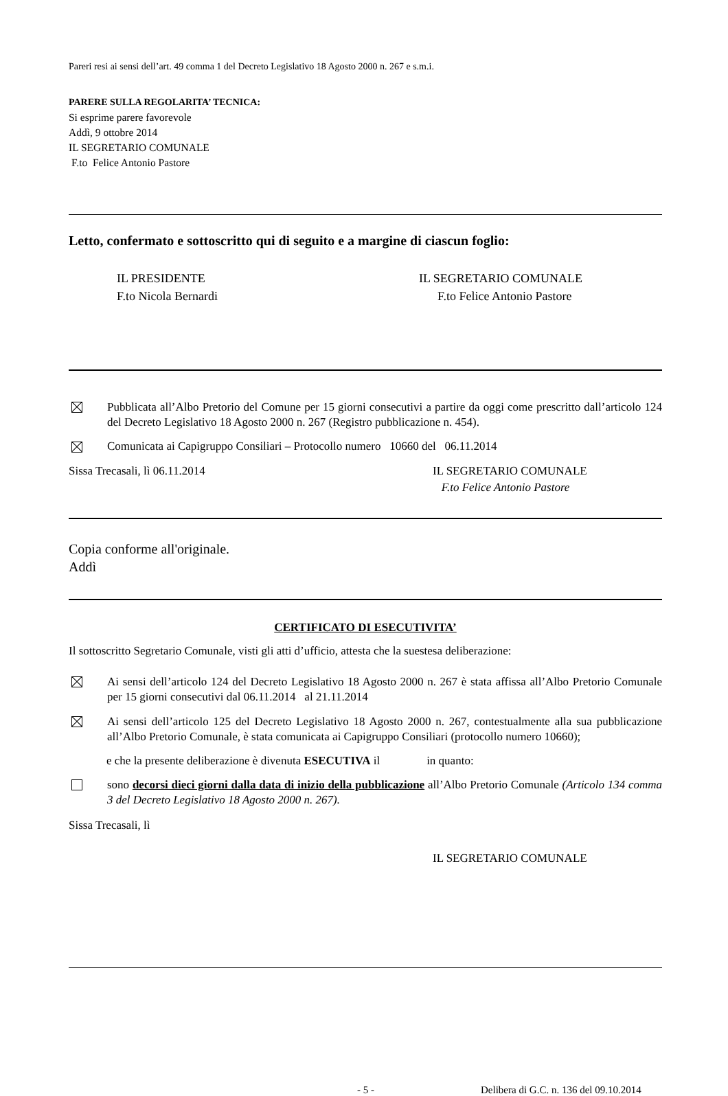Pareri resi ai sensi dell’art. 49 comma 1 del Decreto Legislativo 18 Agosto 2000 n. 267 e s.m.i.
PARERE SULLA REGOLARITA’ TECNICA:
Si esprime parere favorevole
Addì, 9 ottobre 2014
IL SEGRETARIO COMUNALE
F.to Felice Antonio Pastore
Letto, confermato e sottoscritto qui di seguito e a margine di ciascun foglio:
IL PRESIDENTE
F.to Nicola Bernardi
IL SEGRETARIO COMUNALE
F.to Felice Antonio Pastore
Pubblicata all’Albo Pretorio del Comune per 15 giorni consecutivi a partire da oggi come prescritto dall’articolo 124 del Decreto Legislativo 18 Agosto 2000 n. 267 (Registro pubblicazione n. 454).
Comunicata ai Capigruppo Consiliari – Protocollo numero 10660 del 06.11.2014
Sissa Trecasali, lì 06.11.2014 IL SEGRETARIO COMUNALE
F.to Felice Antonio Pastore
Copia conforme all'originale.
Addì
CERTIFICATO DI ESECUTIVITA’
Il sottoscritto Segretario Comunale, visti gli atti d’ufficio, attesta che la suestesa deliberazione:
Ai sensi dell’articolo 124 del Decreto Legislativo 18 Agosto 2000 n. 267 è stata affissa all’Albo Pretorio Comunale per 15 giorni consecutivi dal 06.11.2014 al 21.11.2014
Ai sensi dell’articolo 125 del Decreto Legislativo 18 Agosto 2000 n. 267, contestualmente alla sua pubblicazione all’Albo Pretorio Comunale, è stata comunicata ai Capigruppo Consiliari (protocollo numero 10660);
e che la presente deliberazione è divenuta ESECUTIVA il in quanto:
sono decorsi dieci giorni dalla data di inizio della pubblicazione all’Albo Pretorio Comunale (Articolo 134 comma 3 del Decreto Legislativo 18 Agosto 2000 n. 267).
Sissa Trecasali, lì
IL SEGRETARIO COMUNALE
- 5 - Delibera di G.C. n. 136 del 09.10.2014